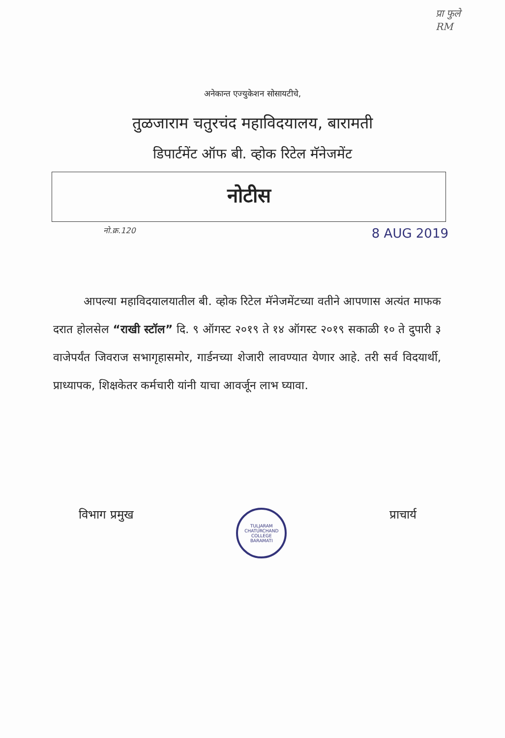प्रा फुले
RM
अनेकान्त एज्युकेशन सोसायटीचे,
तुळजाराम चतुरचंद महाविदयालय, बारामती
डिपार्टमेंट ऑफ बी. व्होक रिटेल मॅनेजमेंट
नोटीस
नो.क्र.120 8 AUG 2019
आपल्या महाविदयालयातील बी. व्होक रिटेल मॅनेजमेंटच्या वतीने आपणास अत्यंत माफक दरात होलसेल “राखी स्टॉल” दि. ९ ऑगस्ट २०१९ ते १४ ऑगस्ट २०१९ सकाळी १० ते दुपारी ३ वाजेपर्यंत जिवराज सभागृहासमोर, गार्डनच्या शेजारी लावण्यात येणार आहे. तरी सर्व विदयार्थी, प्राध्यापक, शिक्षकेतर कर्मचारी यांनी याचा आवर्जून लाभ घ्यावा.
विभाग प्रमुख
TULJARAM CHATURCHAND COLLEGE
BARAMATI
प्राचार्य